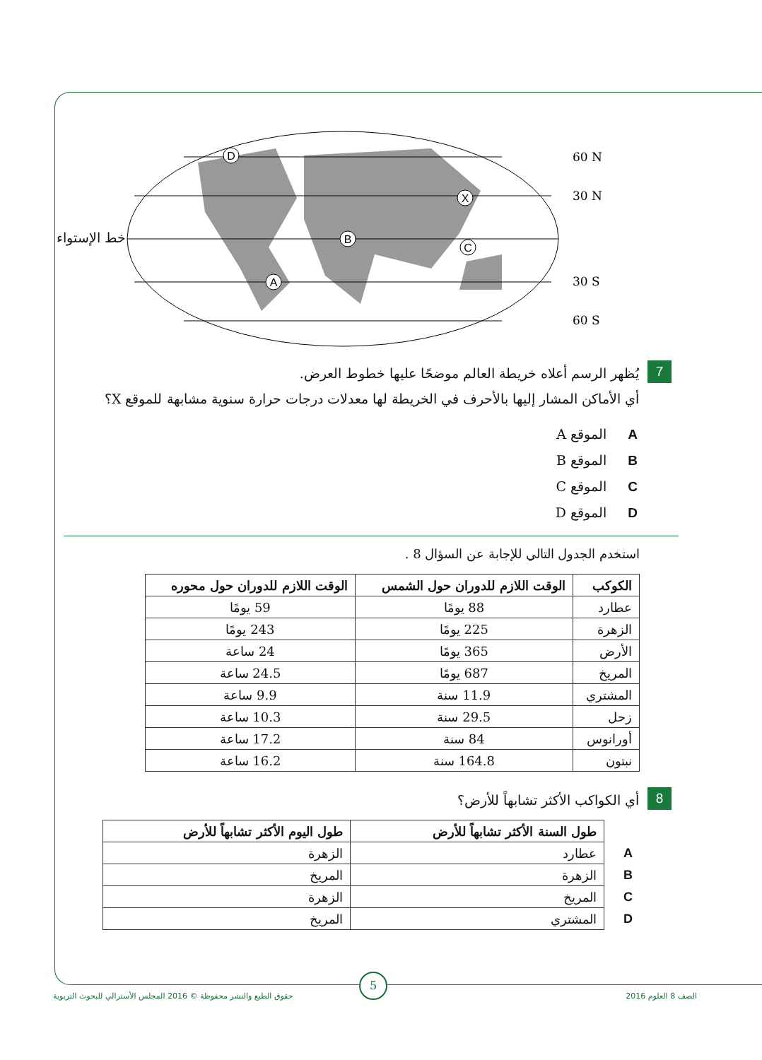D
X
B
C
A
60 N
30 N
30 S
60 S
خط الإستواء
7
يُظهر الرسم أعلاه خريطة العالم موضحًا عليها خطوط العرض.
أي الأماكن المشار إليها بالأحرف في الخريطة لها معدلات درجات حرارة سنوية مشابهة للموقع X؟
Aالموقع A
Bالموقع B
Cالموقع C
Dالموقع D
استخدم الجدول التالي للإجابة عن السؤال 8 .
| الكوكب | الوقت اللازم للدوران حول الشمس | الوقت اللازم للدوران حول محوره |
| --- | --- | --- |
| عطارد | 88 يومًا | 59 يومًا |
| الزهرة | 225 يومًا | 243 يومًا |
| الأرض | 365 يومًا | 24 ساعة |
| المريخ | 687 يومًا | 24.5 ساعة |
| المشتري | 11.9 سنة | 9.9 ساعة |
| زحل | 29.5 سنة | 10.3 ساعة |
| أورانوس | 84 سنة | 17.2 ساعة |
| نبتون | 164.8 سنة | 16.2 ساعة |
8
أي الكواكب الأكثر تشابهاً للأرض؟
| | طول السنة الأكثر تشابهاً للأرض | طول اليوم الأكثر تشابهاً للأرض |
| --- | --- | --- |
| A | عطارد | الزهرة |
| B | الزهرة | المريخ |
| C | المريخ | الزهرة |
| D | المشتري | المريخ |
5
الصف 8 العلوم 2016
حقوق الطبع والنشر محفوظة © 2016 المجلس الأسترالي للبحوث التربوية